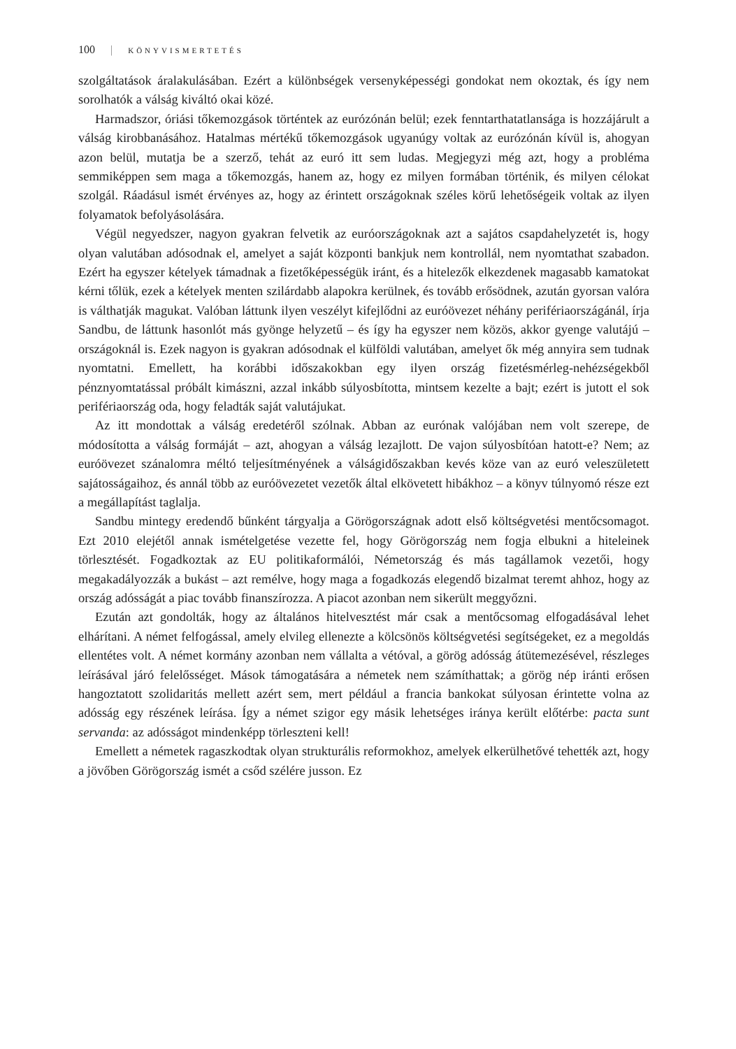100 | KÖNYVISMERTETÉS
szolgáltatások áralakulásában. Ezért a különbségek versenyképességi gondokat nem okoztak, és így nem sorolhatók a válság kiváltó okai közé.
Harmadszor, óriási tőkemozgások történtek az eurózónán belül; ezek fenntarthatatlansága is hozzájárult a válság kirobbanásához. Hatalmas mértékű tőkemozgások ugyanúgy voltak az eurózónán kívül is, ahogyan azon belül, mutatja be a szerző, tehát az euró itt sem ludas. Megjegyzi még azt, hogy a probléma semmiképpen sem maga a tőkemozgás, hanem az, hogy ez milyen formában történik, és milyen célokat szolgál. Ráadásul ismét érvényes az, hogy az érintett országoknak széles körű lehetőségeik voltak az ilyen folyamatok befolyásolására.
Végül negyedszer, nagyon gyakran felvetik az euróországoknak azt a sajátos csapdahelyzetét is, hogy olyan valutában adósodnak el, amelyet a saját központi bankjuk nem kontrollál, nem nyomtathat szabadon. Ezért ha egyszer kételyek támadnak a fizetőképességük iránt, és a hitelezők elkezdenek magasabb kamatokat kérni tőlük, ezek a kételyek menten szilárdabb alapokra kerülnek, és tovább erősödnek, azután gyorsan valóra is válthatják magukat. Valóban láttunk ilyen veszélyt kifejlődni az euróövezet néhány perifériaországánál, írja Sandbu, de láttunk hasonlót más gyönge helyzetű – és így ha egyszer nem közös, akkor gyenge valutájú – országoknál is. Ezek nagyon is gyakran adósodnak el külföldi valutában, amelyet ők még annyira sem tudnak nyomtatni. Emellett, ha korábbi időszakokban egy ilyen ország fizetésmérleg-nehézségekből pénznyomtatással próbált kimászni, azzal inkább súlyosbította, mintsem kezelte a bajt; ezért is jutott el sok perifériaország oda, hogy feladták saját valutájukat.
Az itt mondottak a válság eredetéről szólnak. Abban az eurónak valójában nem volt szerepe, de módosította a válság formáját – azt, ahogyan a válság lezajlott. De vajon súlyosbítóan hatott-e? Nem; az euróövezet szánalomra méltó teljesítményének a válságidőszakban kevés köze van az euró veleszületett sajátosságaihoz, és annál több az euróövezetet vezetők által elkövetett hibákhoz – a könyv túlnyomó része ezt a megállapítást taglalja.
Sandbu mintegy eredendő bűnként tárgyalja a Görögországnak adott első költségvetési mentőcsomagot. Ezt 2010 elejétől annak ismételgetése vezette fel, hogy Görögország nem fogja elbukni a hiteleinek törlesztését. Fogadkoztak az EU politikaformálói, Németország és más tagállamok vezetői, hogy megakadályozzák a bukást – azt remélve, hogy maga a fogadkozás elegendő bizalmat teremt ahhoz, hogy az ország adósságát a piac tovább finanszírozza. A piacot azonban nem sikerült meggyőzni.
Ezután azt gondolták, hogy az általános hitelvesztést már csak a mentőcsomag elfogadásával lehet elhárítani. A német felfogással, amely elvileg ellenezte a kölcsönös költségvetési segítségeket, ez a megoldás ellentétes volt. A német kormány azonban nem vállalta a vétóval, a görög adósság átütemezésével, részleges leírásával járó felelősséget. Mások támogatására a németek nem számíthattak; a görög nép iránti erősen hangoztatott szolidaritás mellett azért sem, mert például a francia bankokat súlyosan érintette volna az adósság egy részének leírása. Így a német szigor egy másik lehetséges iránya került előtérbe: pacta sunt servanda: az adósságot mindenképp törleszteni kell!
Emellett a németek ragaszkodtak olyan strukturális reformokhoz, amelyek elkerülhetővé tehették azt, hogy a jövőben Görögország ismét a csőd szélére jusson. Ez